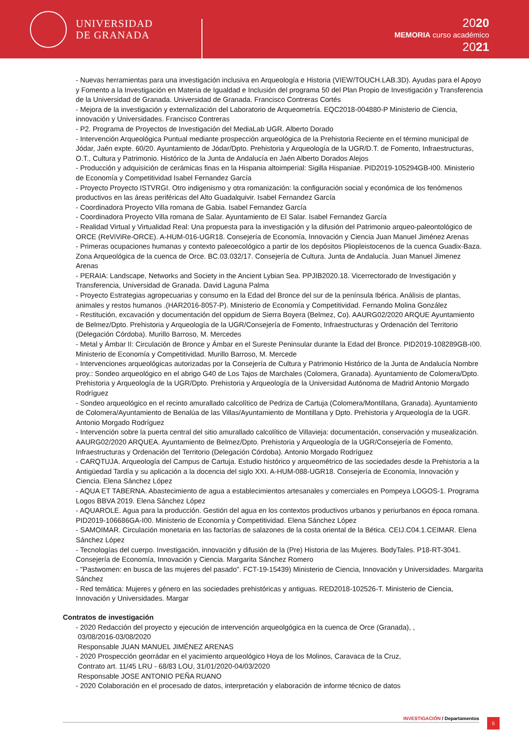UNIVERSIDAD
DE GRANADA
2020
MEMORIA curso académico
2021
- Nuevas herramientas para una investigación inclusiva en Arqueología e Historia (VIEW/TOUCH.LAB.3D). Ayudas para el Apoyo y Fomento a la Investigación en Materia de Igualdad e Inclusión del programa 50 del Plan Propio de Investigación y Transferencia de la Universidad de Granada. Universidad de Granada. Francisco Contreras Cortés
- Mejora de la investigación y externalización del Laboratorio de Arqueometría. EQC2018-004880-P Ministerio de Ciencia, innovación y Universidades. Francisco Contreras
- P2. Programa de Proyectos de Investigación del MediaLab UGR. Alberto Dorado
- Intervención Arqueológica Puntual mediante prospección arqueológica de la Prehistoria Reciente en el término municipal de Jódar, Jaén expte. 60/20. Ayuntamiento de Jódar/Dpto. Prehistoria y Arqueología de la UGR/D.T. de Fomento, Infraestructuras, O.T., Cultura y Patrimonio. Histórico de la Junta de Andalucía en Jaén Alberto Dorados Alejos
- Producción y adquisición de cerámicas finas en la Hispania altoimperial: Sigilla Hispaniae. PID2019-105294GB-I00. Ministerio de Economía y Competitividad Isabel Fernandez García
- Proyecto Proyecto ISTVRGI. Otro indigenismo y otra romanización: la configuración social y económica de los fenómenos productivos en las áreas periféricas del Alto Guadalquivir. Isabel Fernandez García
- Coordinadora Proyecto Villa romana de Gabia. Isabel Fernandez García
- Coordinadora Proyecto Villa romana de Salar. Ayuntamiento de El Salar. Isabel Fernandez García
- Realidad Virtual y Virtualidad Real: Una propuesta para la investigación y la difusión del Patrimonio arqueo-paleontológico de ORCE (ReViViRe-ORCE). A-HUM-016-UGR18. Consejería de Economía, Innovación y Ciencia Juan Manuel Jiménez Arenas
- Primeras ocupaciones humanas y contexto paleoecológico a partir de los depósitos Pliopleistocenos de la cuenca Guadix-Baza. Zona Arqueológica de la cuenca de Orce. BC.03.032/17. Consejería de Cultura. Junta de Andalucía. Juan Manuel Jimenez Arenas
- PERAIA: Landscape, Networks and Society in the Ancient Lybian Sea. PPJIB2020.18. Vicerrectorado de Investigación y Transferencia, Universidad de Granada. David Laguna Palma
- Proyecto Estrategias agropecuarias y consumo en la Edad del Bronce del sur de la península Ibérica. Análisis de plantas, animales y restos humanos .(HAR2016-8057-P). Ministerio de Economía y Competitividad. Fernando Molina González
- Restitución, excavación y documentación del oppidum de Sierra Boyera (Belmez, Co). AAURG02/2020 ARQUE Ayuntamiento de Belmez/Dpto. Prehistoria y Arqueología de la UGR/Consejería de Fomento, Infraestructuras y Ordenación del Territorio (Delegación Córdoba). Murillo Barroso, M. Mercedes
- Metal y Ámbar II: Circulación de Bronce y Ámbar en el Sureste Peninsular durante la Edad del Bronce. PID2019-108289GB-I00. Ministerio de Economía y Competitividad. Murillo Barroso, M. Mercede
- Intervenciones arqueológicas autorizadas por la Consejería de Cultura y Patrimonio Histórico de la Junta de Andalucía Nombre proy.: Sondeo arqueológico en el abrigo G40 de Los Tajos de Marchales (Colomera, Granada). Ayuntamiento de Colomera/Dpto. Prehistoria y Arqueología de la UGR/Dpto. Prehistoria y Arqueología de la Universidad Autónoma de Madrid Antonio Morgado Rodríguez
- Sondeo arqueológico en el recinto amurallado calcolítico de Pedriza de Cartuja (Colomera/Montillana, Granada). Ayuntamiento de Colomera/Ayuntamiento de Benalúa de las Villas/Ayuntamiento de Montillana y Dpto. Prehistoria y Arqueología de la UGR. Antonio Morgado Rodríguez
- Intervención sobre la puerta central del sitio amurallado calcolítico de Villavieja: documentación, conservación y musealización. AAURG02/2020 ARQUEA. Ayuntamiento de Belmez/Dpto. Prehistoria y Arqueología de la UGR/Consejería de Fomento, Infraestructuras y Ordenación del Territorio (Delegación Córdoba). Antonio Morgado Rodríguez
- CARQTUJA. Arqueología del Campus de Cartuja. Estudio histórico y arqueométrico de las sociedades desde la Prehistoria a la Antigüedad Tardía y su aplicación a la docencia del siglo XXI. A-HUM-088-UGR18. Consejería de Economía, Innovación y Ciencia. Elena Sánchez López
- AQUA ET TABERNA. Abastecimiento de agua a establecimientos artesanales y comerciales en Pompeya LOGOS-1. Programa Logos BBVA 2019. Elena Sánchez López
- AQUAROLE. Agua para la producción. Gestión del agua en los contextos productivos urbanos y periurbanos en época romana. PID2019-106686GA-I00. Ministerio de Economía y Competitividad. Elena Sánchez López
- SAMOIMAR. Circulación monetaria en las factorías de salazones de la costa oriental de la Bética. CEIJ.C04.1.CEIMAR. Elena Sánchez López
- Tecnologías del cuerpo. Investigación, innovación y difusión de la (Pre) Historia de las Mujeres. BodyTales. P18-RT-3041. Consejería de Economía, Innovación y Ciencia. Margarita Sánchez Romero
- "Pastwomen: en busca de las mujeres del pasado". FCT-19-15439) Ministerio de Ciencia, Innovación y Universidades. Margarita Sánchez
- Red temática: Mujeres y género en las sociedades prehistóricas y antiguas. RED2018-102526-T. Ministerio de Ciencia, Innovación y Universidades. Margar
Contratos de investigación
- 2020 Redacción del proyecto y ejecución de intervención arqueolgógica en la cuenca de Orce (Granada), ,
03/08/2016-03/08/2020
Responsable JUAN MANUEL JIMÉNEZ ARENAS
- 2020 Prospección georrádar en el yacimiento arqueológico Hoya de los Molinos, Caravaca de la Cruz,
Contrato art. 11/45 LRU - 68/83 LOU, 31/01/2020-04/03/2020
Responsable JOSE ANTONIO PEÑA RUANO
- 2020 Colaboración en el procesado de datos, interpretación y elaboración de informe técnico de datos
INVESTIGACIÓN / Departamentos 5